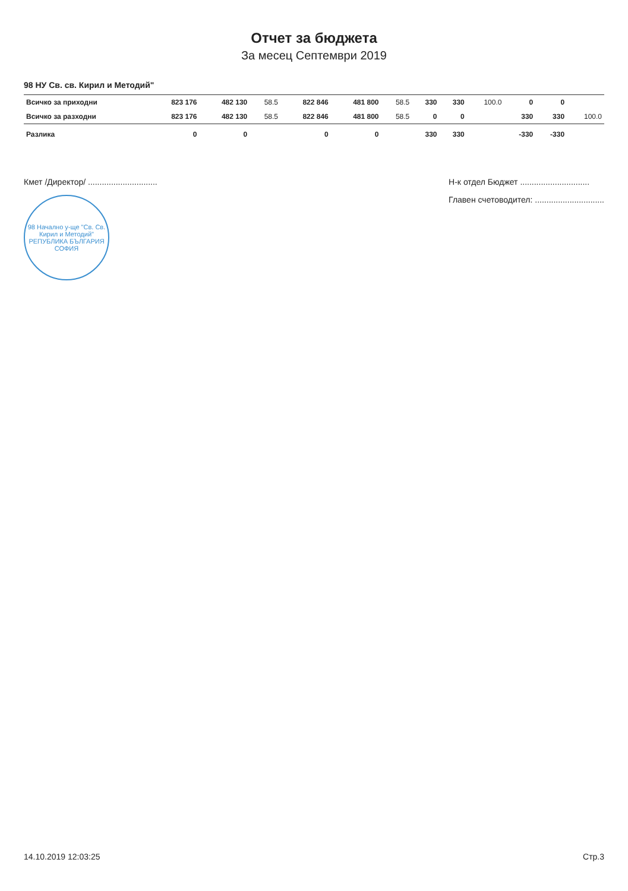Отчет за бюджета
За месец Септември 2019
98 НУ Св. св. Кирил и Методий"
| Всичко за приходни | 823 176 | 482 130 | 58.5 | 822 846 | 481 800 | 58.5 | 330 | 330 | 100.0 | 0 | 0 | |
| Всичко за разходни | 823 176 | 482 130 | 58.5 | 822 846 | 481 800 | 58.5 | 0 | 0 | | 330 | 330 | 100.0 |
| Разлика | 0 | 0 | | 0 | 0 | | 330 | 330 | | -330 | -330 | |
Кмет /Директор/ ..............................
98 Начално у-ще "Св. Св. Кирил и Методий"
РЕПУБЛИКА БЪЛГАРИЯ
СОФИЯ
Н-к отдел Бюджет ..............................
Главен счетоводител: ..............................
14.10.2019 12:03:25 Стр.3